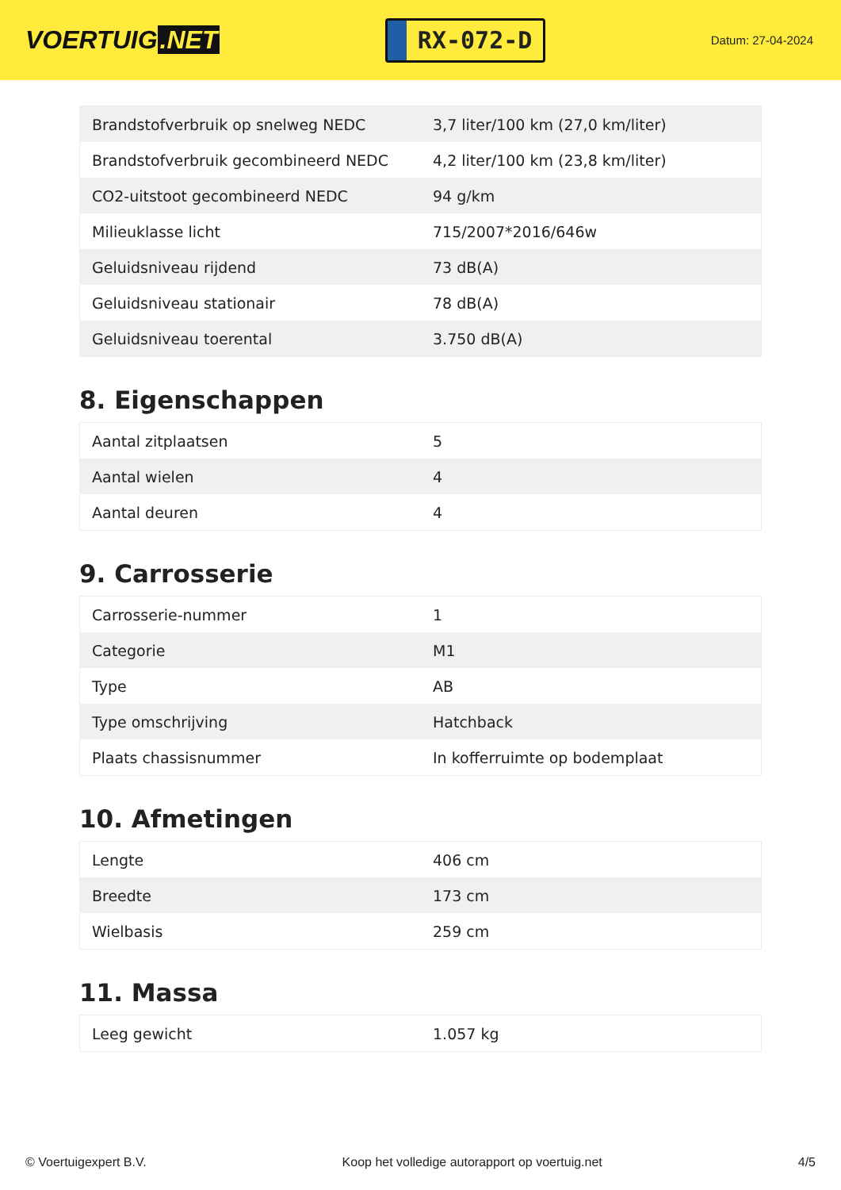VOERTUIG.NET
RX-072-D
Datum: 27-04-2024
| Brandstofverbruik op snelweg NEDC | 3,7 liter/100 km (27,0 km/liter) |
| Brandstofverbruik gecombineerd NEDC | 4,2 liter/100 km (23,8 km/liter) |
| CO2-uitstoot gecombineerd NEDC | 94 g/km |
| Milieuklasse licht | 715/2007*2016/646w |
| Geluidsniveau rijdend | 73 dB(A) |
| Geluidsniveau stationair | 78 dB(A) |
| Geluidsniveau toerental | 3.750 dB(A) |
8. Eigenschappen
| Aantal zitplaatsen | 5 |
| Aantal wielen | 4 |
| Aantal deuren | 4 |
9. Carrosserie
| Carrosserie-nummer | 1 |
| Categorie | M1 |
| Type | AB |
| Type omschrijving | Hatchback |
| Plaats chassisnummer | In kofferruimte op bodemplaat |
10. Afmetingen
| Lengte | 406 cm |
| Breedte | 173 cm |
| Wielbasis | 259 cm |
11. Massa
| Leeg gewicht | 1.057 kg |
© Voertuigexpert B.V. Koop het volledige autorapport op voertuig.net 4/5